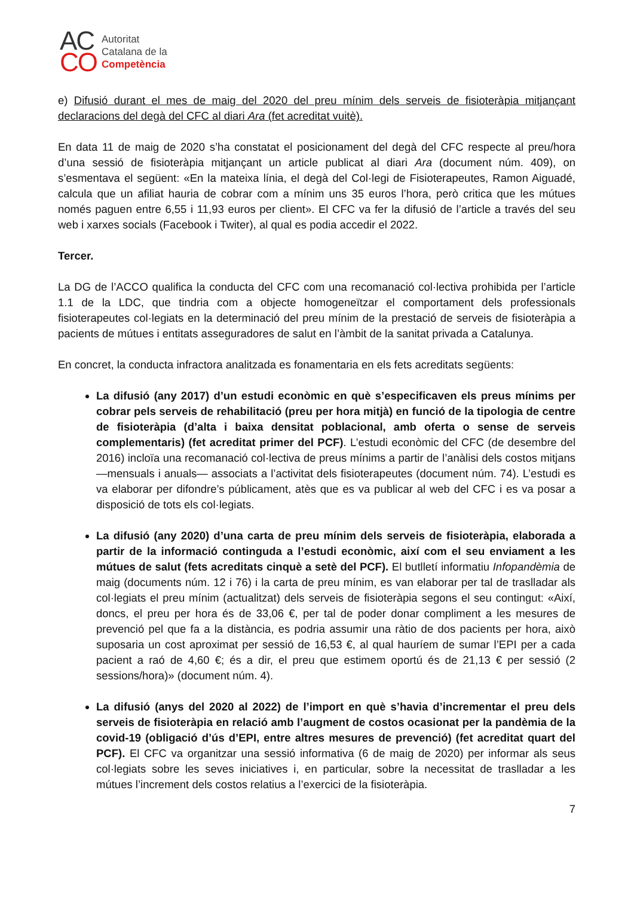AC
CO
Autoritat
Catalana de la
Competència
e) Difusió durant el mes de maig del 2020 del preu mínim dels serveis de fisioteràpia mitjançant declaracions del degà del CFC al diari Ara (fet acreditat vuitè).
En data 11 de maig de 2020 s’ha constatat el posicionament del degà del CFC respecte al preu/hora d’una sessió de fisioteràpia mitjançant un article publicat al diari Ara (document núm. 409), on s’esmentava el següent: «En la mateixa línia, el degà del Col·legi de Fisioterapeutes, Ramon Aiguadé, calcula que un afiliat hauria de cobrar com a mínim uns 35 euros l’hora, però critica que les mútues només paguen entre 6,55 i 11,93 euros per client». El CFC va fer la difusió de l’article a través del seu web i xarxes socials (Facebook i Twiter), al qual es podia accedir el 2022.
Tercer.
La DG de l’ACCO qualifica la conducta del CFC com una recomanació col·lectiva prohibida per l’article 1.1 de la LDC, que tindria com a objecte homogeneïtzar el comportament dels professionals fisioterapeutes col·legiats en la determinació del preu mínim de la prestació de serveis de fisioteràpia a pacients de mútues i entitats asseguradores de salut en l’àmbit de la sanitat privada a Catalunya.
En concret, la conducta infractora analitzada es fonamentaria en els fets acreditats següents:
La difusió (any 2017) d’un estudi econòmic en què s’especificaven els preus mínims per cobrar pels serveis de rehabilitació (preu per hora mitjà) en funció de la tipologia de centre de fisioteràpia (d’alta i baixa densitat poblacional, amb oferta o sense de serveis complementaris) (fet acreditat primer del PCF). L’estudi econòmic del CFC (de desembre del 2016) incloïa una recomanació col·lectiva de preus mínims a partir de l’anàlisi dels costos mitjans —mensuals i anuals— associats a l’activitat dels fisioterapeutes (document núm. 74). L’estudi es va elaborar per difondre’s públicament, atès que es va publicar al web del CFC i es va posar a disposició de tots els col·legiats.
La difusió (any 2020) d’una carta de preu mínim dels serveis de fisioteràpia, elaborada a partir de la informació continguda a l’estudi econòmic, així com el seu enviament a les mútues de salut (fets acreditats cinquè a setè del PCF). El butlletí informatiu Infopandèmia de maig (documents núm. 12 i 76) i la carta de preu mínim, es van elaborar per tal de traslladar als col·legiats el preu mínim (actualitzat) dels serveis de fisioteràpia segons el seu contingut: «Així, doncs, el preu per hora és de 33,06 €, per tal de poder donar compliment a les mesures de prevenció pel que fa a la distància, es podria assumir una ràtio de dos pacients per hora, això suposaria un cost aproximat per sessió de 16,53 €, al qual hauríem de sumar l’EPI per a cada pacient a raó de 4,60 €; és a dir, el preu que estimem oportú és de 21,13 € per sessió (2 sessions/hora)» (document núm. 4).
La difusió (anys del 2020 al 2022) de l’import en què s’havia d’incrementar el preu dels serveis de fisioteràpia en relació amb l’augment de costos ocasionat per la pandèmia de la covid-19 (obligació d’ús d’EPI, entre altres mesures de prevenció) (fet acreditat quart del PCF). El CFC va organitzar una sessió informativa (6 de maig de 2020) per informar als seus col·legiats sobre les seves iniciatives i, en particular, sobre la necessitat de traslladar a les mútues l’increment dels costos relatius a l’exercici de la fisioteràpia.
7